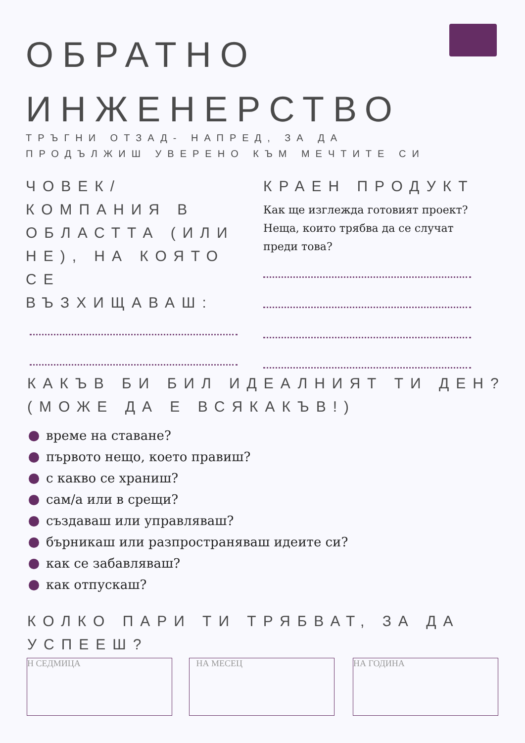ОБРАТНО
ИНЖЕНЕРСТВО
ТРЪГНИ ОТЗАД- НАПРЕД, ЗА ДА
ПРОДЪЛЖИШ УВЕРЕНО КЪМ МЕЧТИТЕ СИ
ЧОВЕК/ КОМПАНИЯ В ОБЛАСТТА (ИЛИ НЕ), НА КОЯТО СЕ ВЪЗХИЩАВАШ:
КРАЕН ПРОДУКТ
Как ще изглежда готовият проект?
Неща, които трябва да се случат
преди това?
КАКЪВ БИ БИЛ ИДЕАЛНИЯТ ТИ ДЕН? (МОЖЕ ДА Е ВСЯКАКЪВ!)
време на ставане?
първото нещо, което правиш?
с какво се храниш?
сам/а или в срещи?
създаваш или управляваш?
бърникаш или разпространяваш идеите си?
как се забавляваш?
как отпускаш?
КОЛКО ПАРИ ТИ ТРЯБВАТ, ЗА ДА УСПЕЕШ?
Н СЕДМИЦА НА МЕСЕЦ НА ГОДИНА